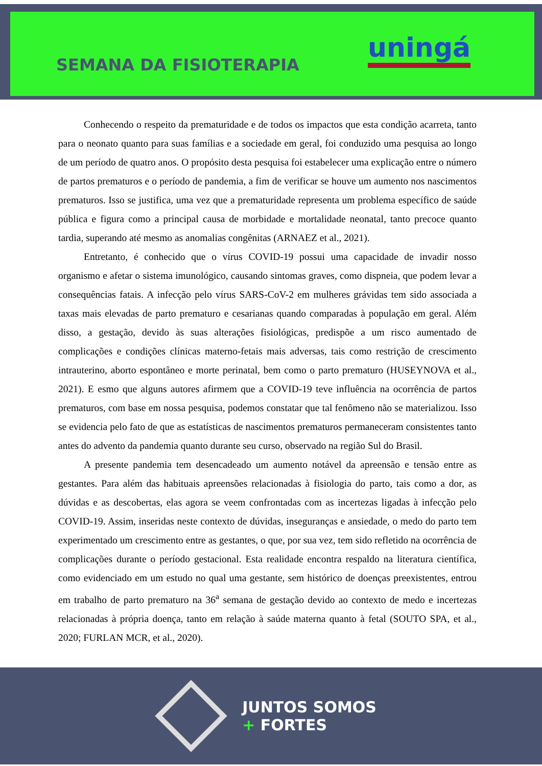SEMANA DA FISIOTERAPIA
uningá
Conhecendo o respeito da prematuridade e de todos os impactos que esta condição acarreta, tanto para o neonato quanto para suas famílias e a sociedade em geral, foi conduzido uma pesquisa ao longo de um período de quatro anos. O propósito desta pesquisa foi estabelecer uma explicação entre o número de partos prematuros e o período de pandemia, a fim de verificar se houve um aumento nos nascimentos prematuros. Isso se justifica, uma vez que a prematuridade representa um problema específico de saúde pública e figura como a principal causa de morbidade e mortalidade neonatal, tanto precoce quanto tardia, superando até mesmo as anomalias congênitas (ARNAEZ et al., 2021).
Entretanto, é conhecido que o vírus COVID-19 possui uma capacidade de invadir nosso organismo e afetar o sistema imunológico, causando sintomas graves, como dispneia, que podem levar a consequências fatais. A infecção pelo vírus SARS-CoV-2 em mulheres grávidas tem sido associada a taxas mais elevadas de parto prematuro e cesarianas quando comparadas à população em geral. Além disso, a gestação, devido às suas alterações fisiológicas, predispõe a um risco aumentado de complicações e condições clínicas materno-fetais mais adversas, tais como restrição de crescimento intrauterino, aborto espontâneo e morte perinatal, bem como o parto prematuro (HUSEYNOVA et al., 2021). E esmo que alguns autores afirmem que a COVID-19 teve influência na ocorrência de partos prematuros, com base em nossa pesquisa, podemos constatar que tal fenômeno não se materializou. Isso se evidencia pelo fato de que as estatísticas de nascimentos prematuros permaneceram consistentes tanto antes do advento da pandemia quanto durante seu curso, observado na região Sul do Brasil.
A presente pandemia tem desencadeado um aumento notável da apreensão e tensão entre as gestantes. Para além das habituais apreensões relacionadas à fisiologia do parto, tais como a dor, as dúvidas e as descobertas, elas agora se veem confrontadas com as incertezas ligadas à infecção pelo COVID-19. Assim, inseridas neste contexto de dúvidas, inseguranças e ansiedade, o medo do parto tem experimentado um crescimento entre as gestantes, o que, por sua vez, tem sido refletido na ocorrência de complicações durante o período gestacional. Esta realidade encontra respaldo na literatura científica, como evidenciado em um estudo no qual uma gestante, sem histórico de doenças preexistentes, entrou em trabalho de parto prematuro na 36<sup>a</sup> semana de gestação devido ao contexto de medo e incertezas relacionadas à própria doença, tanto em relação à saúde materna quanto à fetal (SOUTO SPA, et al., 2020; FURLAN MCR, et al., 2020).
JUNTOS SOMOS
+ FORTES